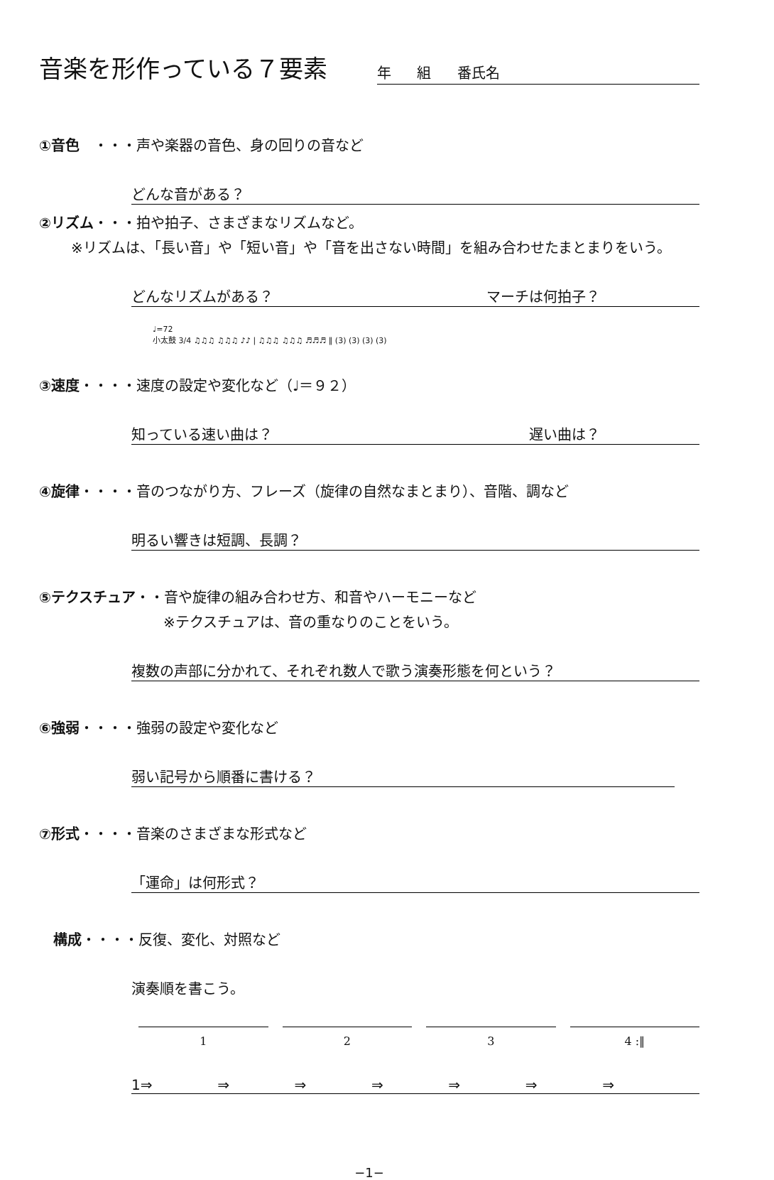音楽を形作っている７要素
年 組 番氏名
①音色　・・・声や楽器の音色、身の回りの音など
どんな音がある？
②リズム・・・拍や拍子、さまざまなリズムなど。
※リズムは、「長い音」や「短い音」や「音を出さない時間」を組み合わせたまとまりをいう。
どんなリズムがある？ マーチは何拍子？
♩=72
小太鼓 3/4 ♫♫♫ ♫♫♫ ♪♪ | ♫♫♫ ♫♫♫ ♬♬♬ ‖ (3) (3) (3) (3)
③速度・・・・速度の設定や変化など（♩＝９２）
知っている速い曲は？ 遅い曲は？
④旋律・・・・音のつながり方、フレーズ（旋律の自然なまとまり）、音階、調など
明るい響きは短調、長調？
⑤テクスチュア・・音や旋律の組み合わせ方、和音やハーモニーなど
※テクスチュアは、音の重なりのことをいう。
複数の声部に分かれて、それぞれ数人で歌う演奏形態を何という？
⑥強弱・・・・強弱の設定や変化など
弱い記号から順番に書ける？
⑦形式・・・・音楽のさまざまな形式など
「運命」は何形式？
構成・・・・反復、変化、対照など
演奏順を書こう。
1 2 3 4 :‖
1⇒ ⇒ ⇒ ⇒ ⇒ ⇒ ⇒
−1−